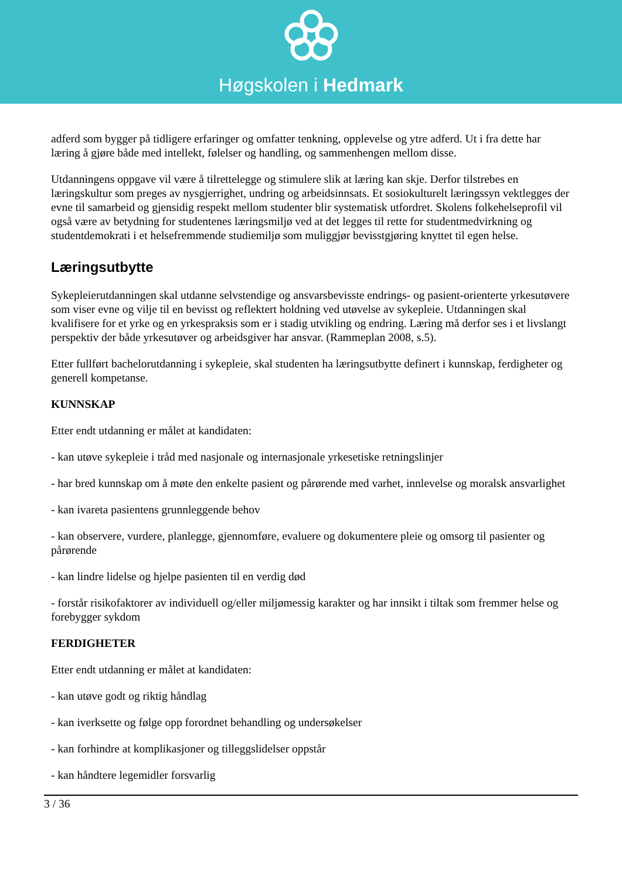Høgskolen i Hedmark
adferd som bygger på tidligere erfaringer og omfatter tenkning, opplevelse og ytre adferd. Ut i fra dette har læring å gjøre både med intellekt, følelser og handling, og sammenhengen mellom disse.
Utdanningens oppgave vil være å tilrettelegge og stimulere slik at læring kan skje. Derfor tilstrebes en læringskultur som preges av nysgjerrighet, undring og arbeidsinnsats. Et sosiokulturelt læringssyn vektlegges der evne til samarbeid og gjensidig respekt mellom studenter blir systematisk utfordret. Skolens folkehelseprofil vil også være av betydning for studentenes læringsmiljø ved at det legges til rette for studentmedvirkning og studentdemokrati i et helsefremmende studiemiljø som muliggjør bevisstgjøring knyttet til egen helse.
Læringsutbytte
Sykepleierutdanningen skal utdanne selvstendige og ansvarsbevisste endrings- og pasient-orienterte yrkesutøvere som viser evne og vilje til en bevisst og reflektert holdning ved utøvelse av sykepleie. Utdanningen skal kvalifisere for et yrke og en yrkespraksis som er i stadig utvikling og endring. Læring må derfor ses i et livslangt perspektiv der både yrkesutøver og arbeidsgiver har ansvar. (Rammeplan 2008, s.5).
Etter fullført bachelorutdanning i sykepleie, skal studenten ha læringsutbytte definert i kunnskap, ferdigheter og generell kompetanse.
KUNNSKAP
Etter endt utdanning er målet at kandidaten:
- kan utøve sykepleie i tråd med nasjonale og internasjonale yrkesetiske retningslinjer
- har bred kunnskap om å møte den enkelte pasient og pårørende med varhet, innlevelse og moralsk ansvarlighet
- kan ivareta pasientens grunnleggende behov
- kan observere, vurdere, planlegge, gjennomføre, evaluere og dokumentere pleie og omsorg til pasienter og pårørende
- kan lindre lidelse og hjelpe pasienten til en verdig død
- forstår risikofaktorer av individuell og/eller miljømessig karakter og har innsikt i tiltak som fremmer helse og forebygger sykdom
FERDIGHETER
Etter endt utdanning er målet at kandidaten:
- kan utøve godt og riktig håndlag
- kan iverksette og følge opp forordnet behandling og undersøkelser
- kan forhindre at komplikasjoner og tilleggslidelser oppstår
- kan håndtere legemidler forsvarlig
3 / 36